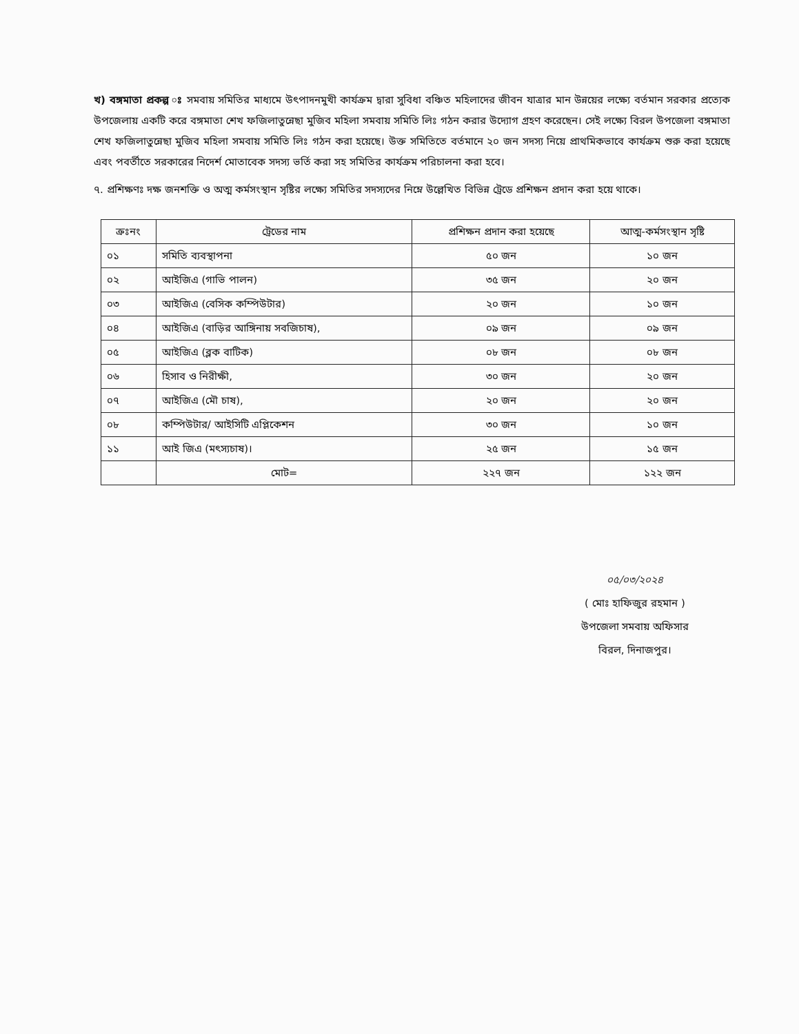খ) বঙ্গমাতা প্রকল্প ঃ সমবায় সমিতির মাধ্যমে উৎপাদনমুখী কার্যক্রম দ্বারা সুবিধা বঞ্চিত মহিলাদের জীবন যাত্রার মান উন্নয়ের লক্ষ্যে বর্তমান সরকার প্রত্যেক উপজেলায় একটি করে বঙ্গমাতা শেখ ফজিলাতুন্নেছা মুজিব মহিলা সমবায় সমিতি লিঃ গঠন করার উদ্যোগ গ্রহণ করেছেন। সেই লক্ষ্যে বিরল উপজেলা বঙ্গমাতা শেখ ফজিলাতুন্নেছা মুজিব মহিলা সমবায় সমিতি লিঃ গঠন করা হয়েছে। উক্ত সমিতিতে বর্তমানে ২০ জন সদস্য নিয়ে প্রাথমিকভাবে কার্যক্রম শুরু করা হয়েছে এবং পবর্তীতে সরকারের নিদের্শ মোতাবেক সদস্য ভর্তি করা সহ সমিতির কার্যক্রম পরিচালনা করা হবে।
৭. প্রশিক্ষণঃ দক্ষ জনশক্তি ও অত্ম কর্মসংস্থান সৃষ্টির লক্ষ্যে সমিতির সদস্যদের নিম্নে উল্লেখিত বিভিন্ন ট্রেডে প্রশিক্ষন প্রদান করা হয়ে থাকে।
| ক্রঃনং | ট্রেডের নাম | প্রশিক্ষন প্রদান করা হয়েছে | আত্ম-কর্মসংস্থান সৃষ্টি |
| --- | --- | --- | --- |
| ০১ | সমিতি ব্যবস্থাপনা | ৫০ জন | ১০ জন |
| ০২ | আইজিএ (গাভি পালন) | ৩৫ জন | ২০ জন |
| ০৩ | আইজিএ (বেসিক কম্পিউটার) | ২০ জন | ১০ জন |
| ০৪ | আইজিএ (বাড়ির আঙ্গিনায় সবজিচাষ), | ০৯ জন | ০৯ জন |
| ০৫ | আইজিএ (ব্লক বাটিক) | ০৮ জন | ০৮ জন |
| ০৬ | হিসাব ও নিরীক্ষী, | ৩০ জন | ২০ জন |
| ০৭ | আইজিএ (মৌ চাষ), | ২০ জন | ২০ জন |
| ০৮ | কম্পিউটার/ আইসিটি এপ্লিকেশন | ৩০ জন | ১০ জন |
| ১১ | আই জিএ (মৎস্যচাষ)। | ২৫ জন | ১৫ জন |
| | মোট= | ২২৭ জন | ১২২ জন |
০৫/০৩/২০২৪
( মোঃ হাফিজুর রহমান )
উপজেলা সমবায় অফিসার
বিরল, দিনাজপুর।